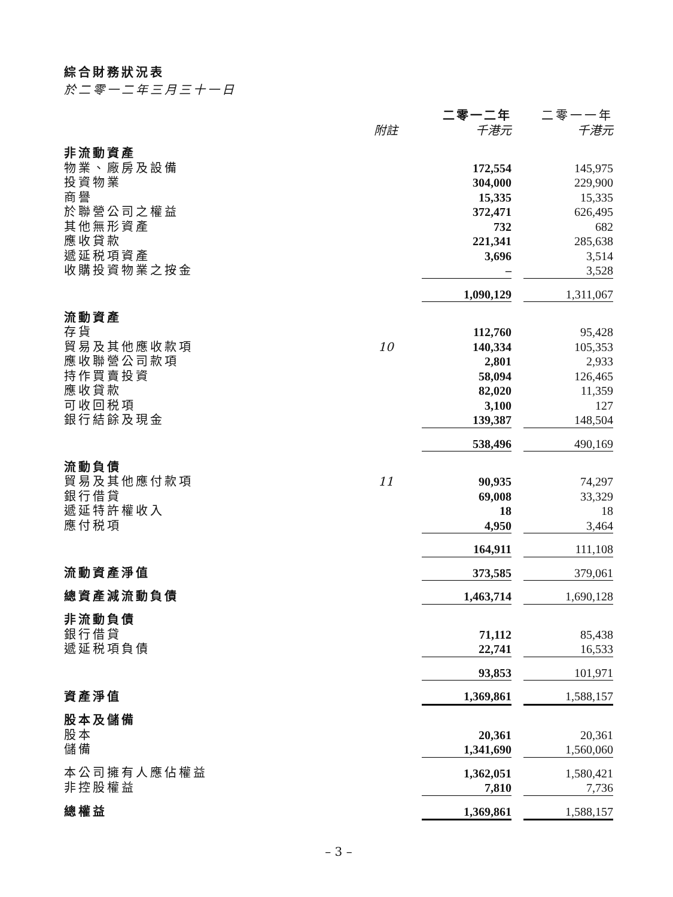綜合財務狀況表
於二零一二年三月三十一日
| | | 二零一二年 | | 二零一一年 |
| | 附註 | 千港元 | | 千港元 |
| 非流動資產 | | | | |
| 物業、廠房及設備 | | 172,554 | | 145,975 |
| 投資物業 | | 304,000 | | 229,900 |
| 商譽 | | 15,335 | | 15,335 |
| 於聯營公司之權益 | | 372,471 | | 626,495 |
| 其他無形資產 | | 732 | | 682 |
| 應收貸款 | | 221,341 | | 285,638 |
| 遞延税項資產 | | 3,696 | | 3,514 |
| 收購投資物業之按金 | | – | | 3,528 |
| | | 1,090,129 | | 1,311,067 |
| 流動資產 | | | | |
| 存貨 | | 112,760 | | 95,428 |
| 貿易及其他應收款項 | 10 | 140,334 | | 105,353 |
| 應收聯營公司款項 | | 2,801 | | 2,933 |
| 持作買賣投資 | | 58,094 | | 126,465 |
| 應收貸款 | | 82,020 | | 11,359 |
| 可收回税項 | | 3,100 | | 127 |
| 銀行結餘及現金 | | 139,387 | | 148,504 |
| | | 538,496 | | 490,169 |
| 流動負債 | | | | |
| 貿易及其他應付款項 | 11 | 90,935 | | 74,297 |
| 銀行借貸 | | 69,008 | | 33,329 |
| 遞延特許權收入 | | 18 | | 18 |
| 應付税項 | | 4,950 | | 3,464 |
| | | 164,911 | | 111,108 |
| 流動資產淨值 | | 373,585 | | 379,061 |
| 總資產減流動負債 | | 1,463,714 | | 1,690,128 |
| 非流動負債 | | | | |
| 銀行借貸 | | 71,112 | | 85,438 |
| 遞延税項負債 | | 22,741 | | 16,533 |
| | | 93,853 | | 101,971 |
| 資產淨值 | | 1,369,861 | | 1,588,157 |
| 股本及儲備 | | | | |
| 股本 | | 20,361 | | 20,361 |
| 儲備 | | 1,341,690 | | 1,560,060 |
| 本公司擁有人應佔權益 | | 1,362,051 | | 1,580,421 |
| 非控股權益 | | 7,810 | | 7,736 |
| 總權益 | | 1,369,861 | | 1,588,157 |
– 3 –